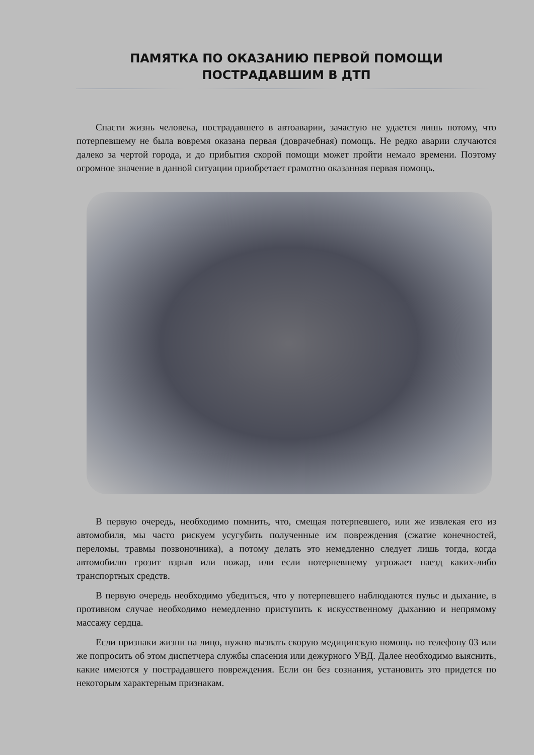ПАМЯТКА ПО ОКАЗАНИЮ ПЕРВОЙ ПОМОЩИ
ПОСТРАДАВШИМ В ДТП
Спасти жизнь человека, пострадавшего в автоаварии, зачастую не удается лишь потому, что потерпевшему не была вовремя оказана первая (доврачебная) помощь. Не редко аварии случаются далеко за чертой города, и до прибытия скорой помощи может пройти немало времени. Поэтому огромное значение в данной ситуации приобретает грамотно оказанная первая помощь.
В первую очередь, необходимо помнить, что, смещая потерпевшего, или же извлекая его из автомобиля, мы часто рискуем усугубить полученные им повреждения (сжатие конечностей, переломы, травмы позвоночника), а потому делать это немедленно следует лишь тогда, когда автомобилю грозит взрыв или пожар, или если потерпевшему угрожает наезд каких-либо транспортных средств.
В первую очередь необходимо убедиться, что у потерпевшего наблюдаются пульс и дыхание, в противном случае необходимо немедленно приступить к искусственному дыханию и непрямому массажу сердца.
Если признаки жизни на лицо, нужно вызвать скорую медицинскую помощь по телефону 03 или же попросить об этом диспетчера службы спасения или дежурного УВД. Далее необходимо выяснить, какие имеются у пострадавшего повреждения. Если он без сознания, установить это придется по некоторым характерным признакам.